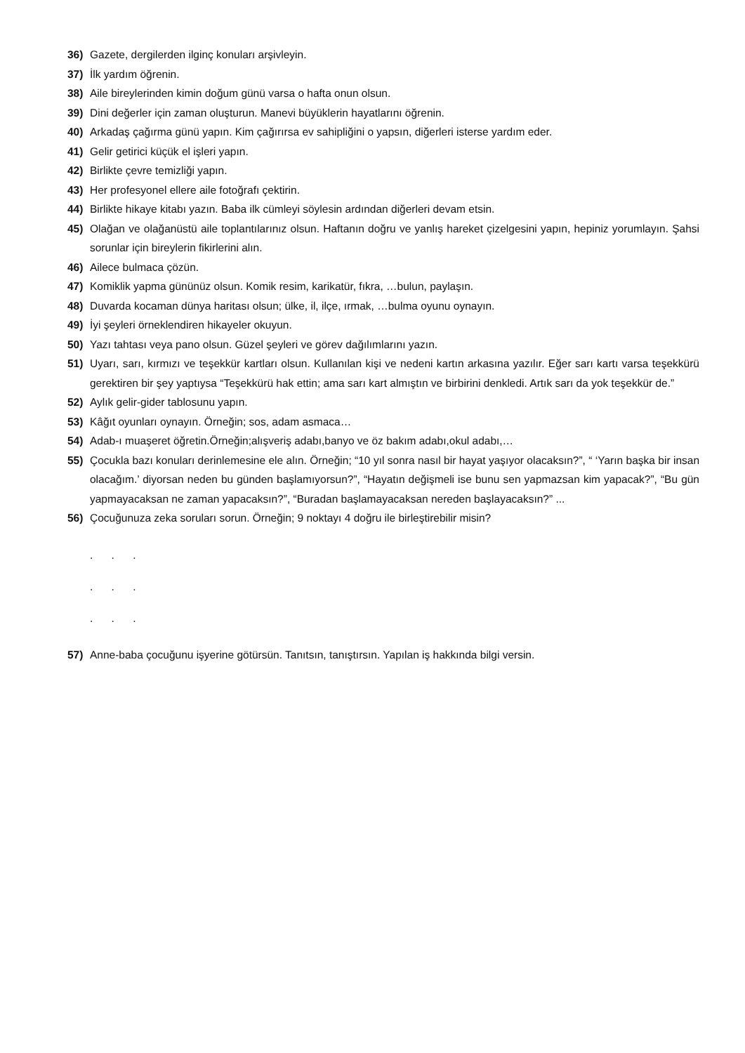36) Gazete, dergilerden ilginç konuları arşivleyin.
37) İlk yardım öğrenin.
38) Aile bireylerinden kimin doğum günü varsa o hafta onun olsun.
39) Dini değerler için zaman oluşturun. Manevi büyüklerin hayatlarını öğrenin.
40) Arkadaş çağırma günü yapın. Kim çağırırsa ev sahipliğini o yapsın, diğerleri isterse yardım eder.
41) Gelir getirici küçük el işleri yapın.
42) Birlikte çevre temizliği yapın.
43) Her profesyonel ellere aile fotoğrafı çektirin.
44) Birlikte hikaye kitabı yazın. Baba ilk cümleyi söylesin ardından diğerleri devam etsin.
45) Olağan ve olağanüstü aile toplantılarınız olsun. Haftanın doğru ve yanlış hareket çizelgesini yapın, hepiniz yorumlayın. Şahsi sorunlar için bireylerin fikirlerini alın.
46) Ailece bulmaca çözün.
47) Komiklik yapma gününüz olsun. Komik resim, karikatür, fıkra, …bulun, paylaşın.
48) Duvarda kocaman dünya haritası olsun; ülke, il, ilçe, ırmak, …bulma oyunu oynayın.
49) İyi şeyleri örneklendiren hikayeler okuyun.
50) Yazı tahtası veya pano olsun. Güzel şeyleri ve görev dağılımlarını yazın.
51) Uyarı, sarı, kırmızı ve teşekkür kartları olsun. Kullanılan kişi ve nedeni kartın arkasına yazılır. Eğer sarı kartı varsa teşekkürü gerektiren bir şey yaptıysa “Teşekkürü hak ettin; ama sarı kart almıştın ve birbirini denkledi. Artık sarı da yok teşekkür de.”
52) Aylık gelir-gider tablosunu yapın.
53) Kâğıt oyunları oynayın. Örneğin; sos, adam asmaca…
54) Adab-ı muaşeret öğretin.Örneğin;alışveriş adabı,banyo ve öz bakım adabı,okul adabı,…
55) Çocukla bazı konuları derinlemesine ele alın. Örneğin; “10 yıl sonra nasıl bir hayat yaşıyor olacaksın?”, “ ‘Yarın başka bir insan olacağım.’ diyorsan neden bu günden başlamıyorsun?”, “Hayatın değişmeli ise bunu sen yapmazsan kim yapacak?”, “Bu gün yapmayacaksan ne zaman yapacaksın?”, “Buradan başlamayacaksan nereden başlayacaksın?” ...
56) Çocuğunuza zeka soruları sorun. Örneğin; 9 noktayı 4 doğru ile birleştirebilir misin?
. . .
. . .
. . .
57) Anne-baba çocuğunu işyerine götürsün. Tanıtsın, tanıştırsın. Yapılan iş hakkında bilgi versin.